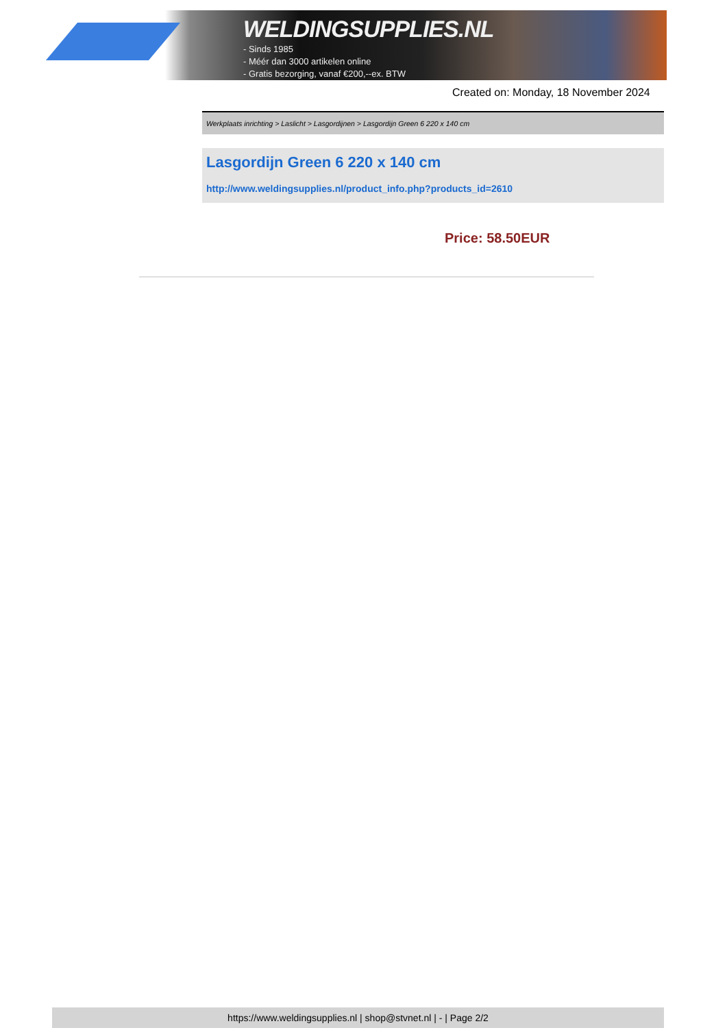WELDINGSUPPLIES.NL
- Sinds 1985
- Méér dan 3000 artikelen online
- Gratis bezorging, vanaf €200,--ex. BTW
Created on: Monday, 18 November 2024
Werkplaats inrichting > Laslicht > Lasgordijnen > Lasgordijn Green 6 220 x 140 cm
Lasgordijn Green 6 220 x 140 cm
http://www.weldingsupplies.nl/product_info.php?products_id=2610
Price: 58.50EUR
https://www.weldingsupplies.nl | shop@stvnet.nl | - | Page 2/2